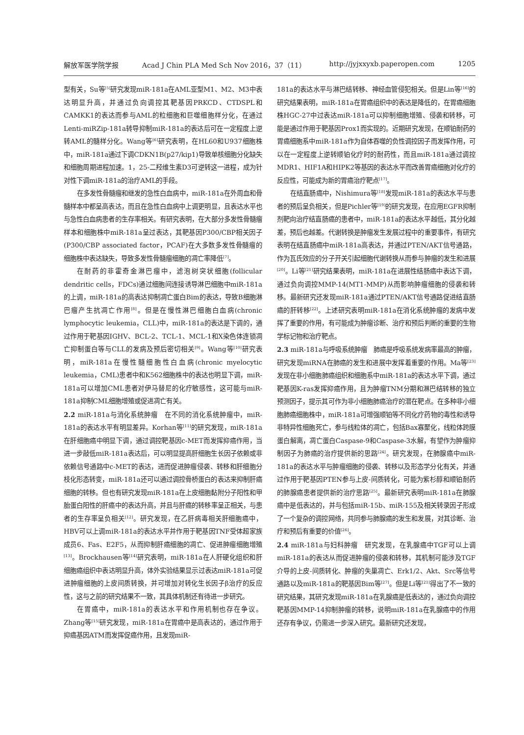解放军医学院学报 Acad J Chin PLA Med Sch Nov 2016，37（11） http://jyjxxyxb.paperopen.com 1205
型有关，Su等<sup>[5]</sup>研究发现miR-181a在AML亚型M1、M2、M3中表达明显升高，并通过负向调控其靶基因PRKCD、CTDSPL和CAMKK1的表达而参与AML的粒细胞和巨噬细胞样分化，在通过Lenti-miRZip-181a转导抑制miR-181a的表达后可在一定程度上逆转AML的髓样分化。Wang等<sup>[6]</sup>研究表明，在HL60和U937细胞株中，miR-181a通过下调CDKN1B(p27/kip1)导致单核细胞分化缺失和细胞周期进程加速。1，25-二羟维生素D3可逆转这一进程，成为针对性下调miR-181a的治疗AML的手段。
在多发性骨髓瘤和继发的急性白血病中，miR-181a在外周血和骨髓样本中都呈高表达，而且在急性白血病中上调更明显，且表达水平也与急性白血病患者的生存率相关。有研究表明，在大部分多发性骨髓瘤样本和细胞株中miR-181a呈过表达，其靶基因P300/CBP相关因子(P300/CBP associated factor，PCAF)在大多数多发性骨髓瘤的细胞株中表达缺失，导致多发性骨髓瘤细胞的凋亡率降低<sup>[7]</sup>。
在耐药的非霍奇金淋巴瘤中，滤泡树突状细胞(follicular dendritic cells，FDCs)通过细胞间连接诱导淋巴细胞中miR-181a的上调，miR-181a的高表达抑制凋亡蛋白Bim的表达，导致B细胞淋巴瘤产生抗凋亡作用<sup>[8]</sup>。但是在慢性淋巴细胞白血病(chronic lymphocytic leukemia，CLL)中，miR-181a的表达是下调的，通过作用于靶基因IGHV、BCL-2、TCL-1、MCL-1和X染色体连锁凋亡抑制蛋白等与CLL的发病及预后密切相关<sup>[9]</sup>。Wang等<sup>[10]</sup>研究表明，miR-181a在慢性髓细胞性白血病(chronic myelocytic leukemia，CML)患者中和K562细胞株中的表达也明显下调，miR-181a可以增加CML患者对伊马替尼的化疗敏感性，这可能与miR-181a抑制CML细胞增殖或促进凋亡有关。
2.2 miR-181a与消化系统肿瘤　在不同的消化系统肿瘤中，miR-181a的表达水平有明显差异。Korhan等<sup>[11]</sup>的研究发现，miR-181a在肝细胞癌中明显下调，通过调控靶基因c-MET而发挥抑癌作用，当进一步敲低miR-181a表达后，可以明显提高肝细胞生长因子依赖或非依赖信号通路中c-MET的表达，进而促进肿瘤侵袭、转移和肝细胞分枝化形态转变，miR-181a还可以通过调控骨桥蛋白的表达来抑制肝癌细胞的转移。但也有研究发现miR-181a在上皮细胞黏附分子阳性和甲胎蛋白阳性的肝癌中的表达升高，并且与肝癌的转移率呈正相关，与患者的生存率呈负相关<sup>[12]</sup>。研究发现，在乙肝病毒相关肝细胞癌中，HBV可以上调miR-181a的表达水平并作用于靶基因TNF受体超家族成员6、Fas、E2F5，从而抑制肝癌细胞的凋亡、促进肿瘤细胞增殖<sup>[13]</sup>。Brockhausen等<sup>[14]</sup>研究表明，miR-181a在人肝硬化组织和肝细胞癌组织中表达明显升高，体外实验结果显示过表达miR-181a可促进肿瘤细胞的上皮间质转换，并可增加对转化生长因子β治疗的反应性，这与之前的研究结果不一致，其具体机制还有待进一步研究。
在胃癌中，miR-181a的表达水平和作用机制也存在争议。Zhang等<sup>[15]</sup>研究发现，miR-181a在胃癌中是高表达的，通过作用于抑癌基因ATM而发挥促癌作用，且发现miR-
181a的表达水平与淋巴结转移、神经血管侵犯相关。但是Lin等<sup>[16]</sup>的研究结果表明，miR-181a在胃癌组织中的表达是降低的，在胃癌细胞株HGC-27中过表达miR-181a可以抑制细胞增殖、侵袭和转移，可能是通过作用于靶基因Prox1而实现的。近期研究发现，在顺铂耐药的胃癌细胞系中miR-181a作为自体吞噬的负性调控因子而发挥作用，可以在一定程度上逆转顺铂化疗时的耐药性，而且miR-181a通过调控MDR1、HIF1A和HIPK2等基因的表达水平而改善胃癌细胞对化疗的反应性，可能成为新的胃癌治疗靶点<sup>[17]</sup>。
在结直肠癌中，Nishimura等<sup>[18]</sup>发现miR-181a的表达水平与患者的预后呈负相关，但是Pichler等<sup>[19]</sup>的研究发现，在应用EGFR抑制剂靶向治疗结直肠癌的患者中，miR-181a的表达水平越低，其分化越差，预后也越差。代谢转换是肿瘤发生发展过程中的重要事件，有研究表明在结直肠癌中miR-181a高表达，并通过PTEN/AKT信号通路，作为瓦氏效应的分子开关引起细胞代谢转换从而参与肿瘤的发生和进展<sup>[20]</sup>。Li等<sup>[21]</sup>研究结果表明，miR-181a在进展性结肠癌中表达下调，通过负向调控MMP-14(MT1-MMP)从而影响肿瘤细胞的侵袭和转移。最新研究还发现miR-181a通过PTEN/AKT信号通路促进结直肠癌的肝转移<sup>[22]</sup>。上述研究表明miR-181a在消化系统肿瘤的发病中发挥了重要的作用，有可能成为肿瘤诊断、治疗和预后判断的重要的生物学标记物和治疗靶点。
2.3 miR-181a与呼吸系统肿瘤　肺癌是呼吸系统发病率最高的肿瘤，研究发现miRNA在肺癌的发生和进展中发挥着重要的作用。Ma等<sup>[23]</sup>发现在非小细胞肺癌组织和细胞系中miR-181a的表达水平下调，通过靶基因K-ras发挥抑癌作用，且为肿瘤TNM分期和淋巴结转移的独立预测因子，提示其可作为非小细胞肺癌治疗的潜在靶点。在多种非小细胞肺癌细胞株中，miR-181a可增强顺铂等不同化疗药物的毒性和诱导非特异性细胞死亡，参与线粒体的凋亡，包括Bax寡聚化，线粒体跨膜蛋白解离，凋亡蛋白Caspase-9和Caspase-3水解，有望作为肿瘤抑制因子为肺癌的治疗提供新的思路<sup>[24]</sup>。研究发现，在肺腺癌中miR-181a的表达水平与肿瘤细胞的侵袭、转移以及形态学分化有关，并通过作用于靶基因PTEN参与上皮-间质转化，可能为紫杉醇和顺铂耐药的肺腺癌患者提供新的治疗思路<sup>[25]</sup>。最新研究表明miR-181a在肺腺癌中是低表达的，并与包括miR-15b、miR-155及相关转录因子形成了一个复杂的调控网络，共同参与肺腺癌的发生和发展，对其诊断、治疗和预后有重要的价值<sup>[26]</sup>。
2.4 miR-181a与妇科肿瘤　研究发现，在乳腺癌中TGF可以上调miR-181a的表达从而促进肿瘤的侵袭和转移，其机制可能涉及TGF介导的上皮-间质转化、肿瘤的失巢凋亡、Erk1/2、Akt、Src等信号通路以及miR-181a的靶基因Bim等<sup>[27]</sup>。但是Li等<sup>[21]</sup>得出了不一致的研究结果，其研究发现miR-181a在乳腺癌是低表达的，通过负向调控靶基因MMP-14抑制肿瘤的转移，说明miR-181a在乳腺癌中的作用还存有争议，仍需进一步深入研究。最新研究还发现，